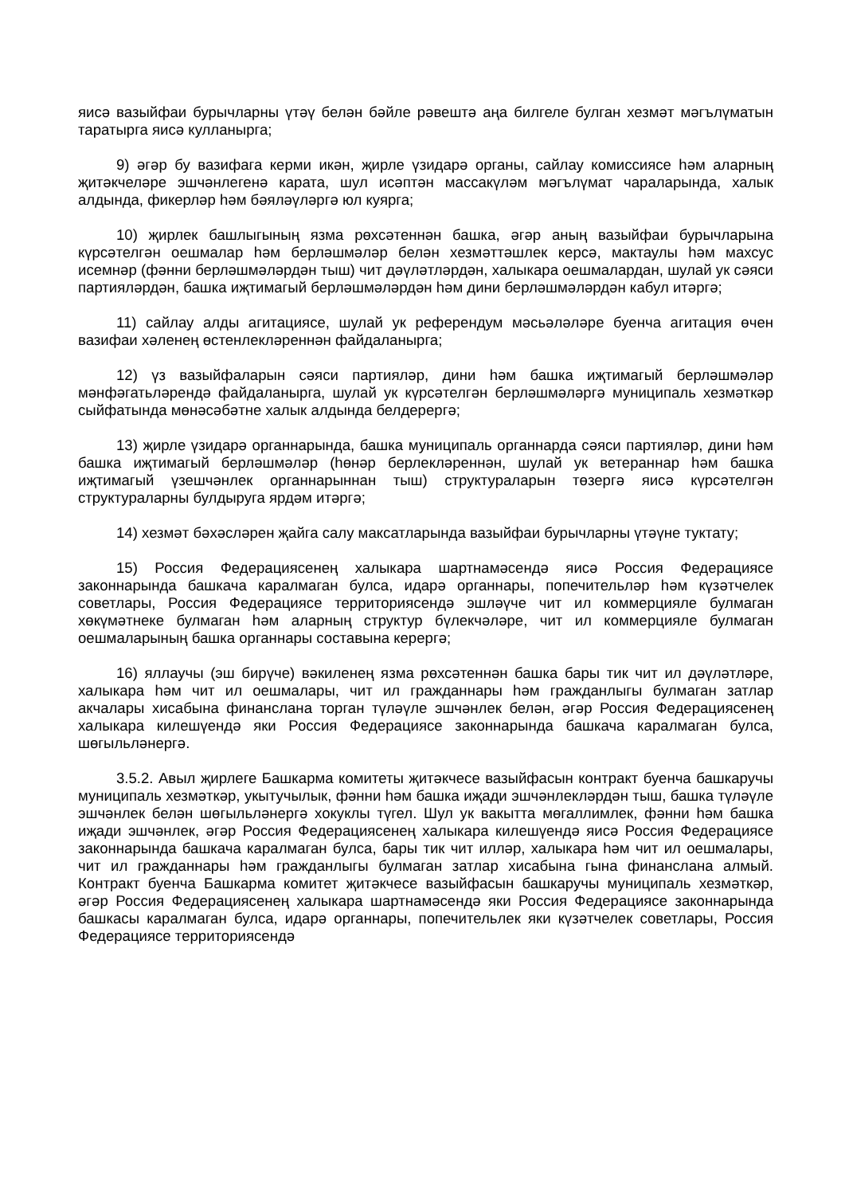яисә вазыйфаи бурычларны үтәү белән бәйле рәвештә аңа билгеле булган хезмәт мәгълүматын таратырга яисә кулланырга;
9) әгәр бу вазифага керми икән, җирле үзидарә органы, сайлау комиссиясе һәм аларның җитәкчеләре эшчәнлегенә карата, шул исәптән массакүләм мәгълүмат чараларында, халык алдында, фикерләр һәм бәяләүләргә юл куярга;
10) җирлек башлыгының язма рөхсәтеннән башка, әгәр аның вазыйфаи бурычларына күрсәтелгән оешмалар һәм берләшмәләр белән хезмәттәшлек керсә, мактаулы һәм махсус исемнәр (фәнни берләшмәләрдән тыш) чит дәүләтләрдән, халыкара оешмалардан, шулай ук сәяси партияләрдән, башка иҗтимагый берләшмәләрдән һәм дини берләшмәләрдән кабул итәргә;
11) сайлау алды агитациясе, шулай ук референдум мәсьәләләре буенча агитация өчен вазифаи хәленең өстенлекләреннән файдаланырга;
12) үз вазыйфаларын сәяси партияләр, дини һәм башка иҗтимагый берләшмәләр мәнфәгатьләрендә файдаланырга, шулай ук күрсәтелгән берләшмәләргә муниципаль хезмәткәр сыйфатында мөнәсәбәтне халык алдында белдерергә;
13) җирле үзидарә органнарында, башка муниципаль органнарда сәяси партияләр, дини һәм башка иҗтимагый берләшмәләр (һөнәр берлекләреннән, шулай ук ветераннар һәм башка иҗтимагый үзешчәнлек органнарыннан тыш) структураларын төзергә яисә күрсәтелгән структураларны булдыруга ярдәм итәргә;
14) хезмәт бәхәсләрен җайга салу максатларында вазыйфаи бурычларны үтәүне туктату;
15) Россия Федерациясенең халыкара шартнамәсендә яисә Россия Федерациясе законнарында башкача каралмаган булса, идарә органнары, попечительләр һәм күзәтчелек советлары, Россия Федерациясе территориясендә эшләүче чит ил коммерцияле булмаган хөкүмәтнеке булмаган һәм аларның структур бүлекчәләре, чит ил коммерцияле булмаган оешмаларының башка органнары составына керергә;
16) яллаучы (эш бирүче) вәкиленең язма рөхсәтеннән башка бары тик чит ил дәүләтләре, халыкара һәм чит ил оешмалары, чит ил гражданнары һәм гражданлыгы булмаган затлар акчалары хисабына финанслана торган түләүле эшчәнлек белән, әгәр Россия Федерациясенең халыкара килешүендә яки Россия Федерациясе законнарында башкача каралмаган булса, шөгыльләнергә.
3.5.2. Авыл җирлеге Башкарма комитеты җитәкчесе вазыйфасын контракт буенча башкаручы муниципаль хезмәткәр, укытучылык, фәнни һәм башка иҗади эшчәнлекләрдән тыш, башка түләүле эшчәнлек белән шөгыльләнергә хокуклы түгел. Шул ук вакытта мөгаллимлек, фәнни һәм башка иҗади эшчәнлек, әгәр Россия Федерациясенең халыкара килешүендә яисә Россия Федерациясе законнарында башкача каралмаган булса, бары тик чит илләр, халыкара һәм чит ил оешмалары, чит ил гражданнары һәм гражданлыгы булмаган затлар хисабына гына финанслана алмый. Контракт буенча Башкарма комитет җитәкчесе вазыйфасын башкаручы муниципаль хезмәткәр, әгәр Россия Федерациясенең халыкара шартнамәсендә яки Россия Федерациясе законнарында башкасы каралмаган булса, идарә органнары, попечительлек яки күзәтчелек советлары, Россия Федерациясе территориясендә